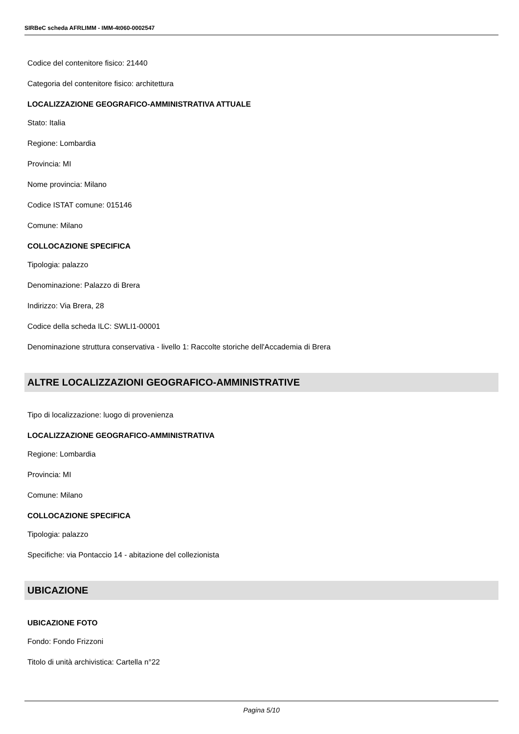SIRBeC scheda AFRLIMM - IMM-4t060-0002547
Codice del contenitore fisico: 21440
Categoria del contenitore fisico: architettura
LOCALIZZAZIONE GEOGRAFICO-AMMINISTRATIVA ATTUALE
Stato: Italia
Regione: Lombardia
Provincia: MI
Nome provincia: Milano
Codice ISTAT comune: 015146
Comune: Milano
COLLOCAZIONE SPECIFICA
Tipologia: palazzo
Denominazione: Palazzo di Brera
Indirizzo: Via Brera, 28
Codice della scheda ILC: SWLI1-00001
Denominazione struttura conservativa - livello 1: Raccolte storiche dell'Accademia di Brera
ALTRE LOCALIZZAZIONI GEOGRAFICO-AMMINISTRATIVE
Tipo di localizzazione: luogo di provenienza
LOCALIZZAZIONE GEOGRAFICO-AMMINISTRATIVA
Regione: Lombardia
Provincia: MI
Comune: Milano
COLLOCAZIONE SPECIFICA
Tipologia: palazzo
Specifiche: via Pontaccio 14 - abitazione del collezionista
UBICAZIONE
UBICAZIONE FOTO
Fondo: Fondo Frizzoni
Titolo di unità archivistica: Cartella n°22
Pagina 5/10